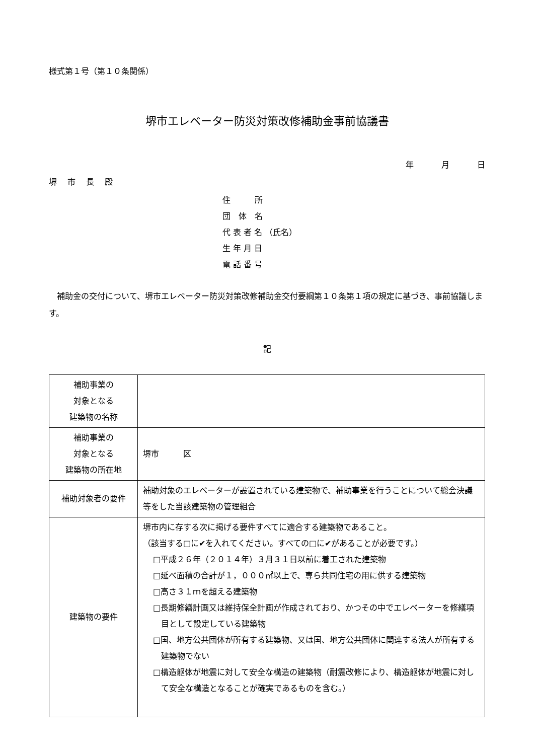様式第１号（第１０条関係）
堺市エレベーター防災対策改修補助金事前協議書
年 月 日
堺 市 長 殿
住　　　所
団　体　名
代 表 者 名 （氏名）
生 年 月 日
電 話 番 号
補助金の交付について、堺市エレベーター防災対策改修補助金交付要綱第１０条第１項の規定に基づき、事前協議します。
記
| 補助事業の 対象となる 建築物の名称 | |
| 補助事業の 対象となる 建築物の所在地 | 堺市 区 |
| 補助対象者の要件 | 補助対象のエレベーターが設置されている建築物で、補助事業を行うことについて総会決議等をした当該建築物の管理組合 |
| 建築物の要件 | 堺市内に存する次に掲げる要件すべてに適合する建築物であること。 （該当する□に✔を入れてください。すべての□に✔があることが必要です。） □平成２６年（２０１４年）３月３１日以前に着工された建築物 □延べ面積の合計が１，０００㎡以上で、専ら共同住宅の用に供する建築物 □高さ３１ｍを超える建築物 □長期修繕計画又は維持保全計画が作成されており、かつその中でエレベーターを修繕項目として設定している建築物 □国、地方公共団体が所有する建築物、又は国、地方公共団体に関連する法人が所有する建築物でない □構造躯体が地震に対して安全な構造の建築物（耐震改修により、構造躯体が地震に対して安全な構造となることが確実であるものを含む。） |